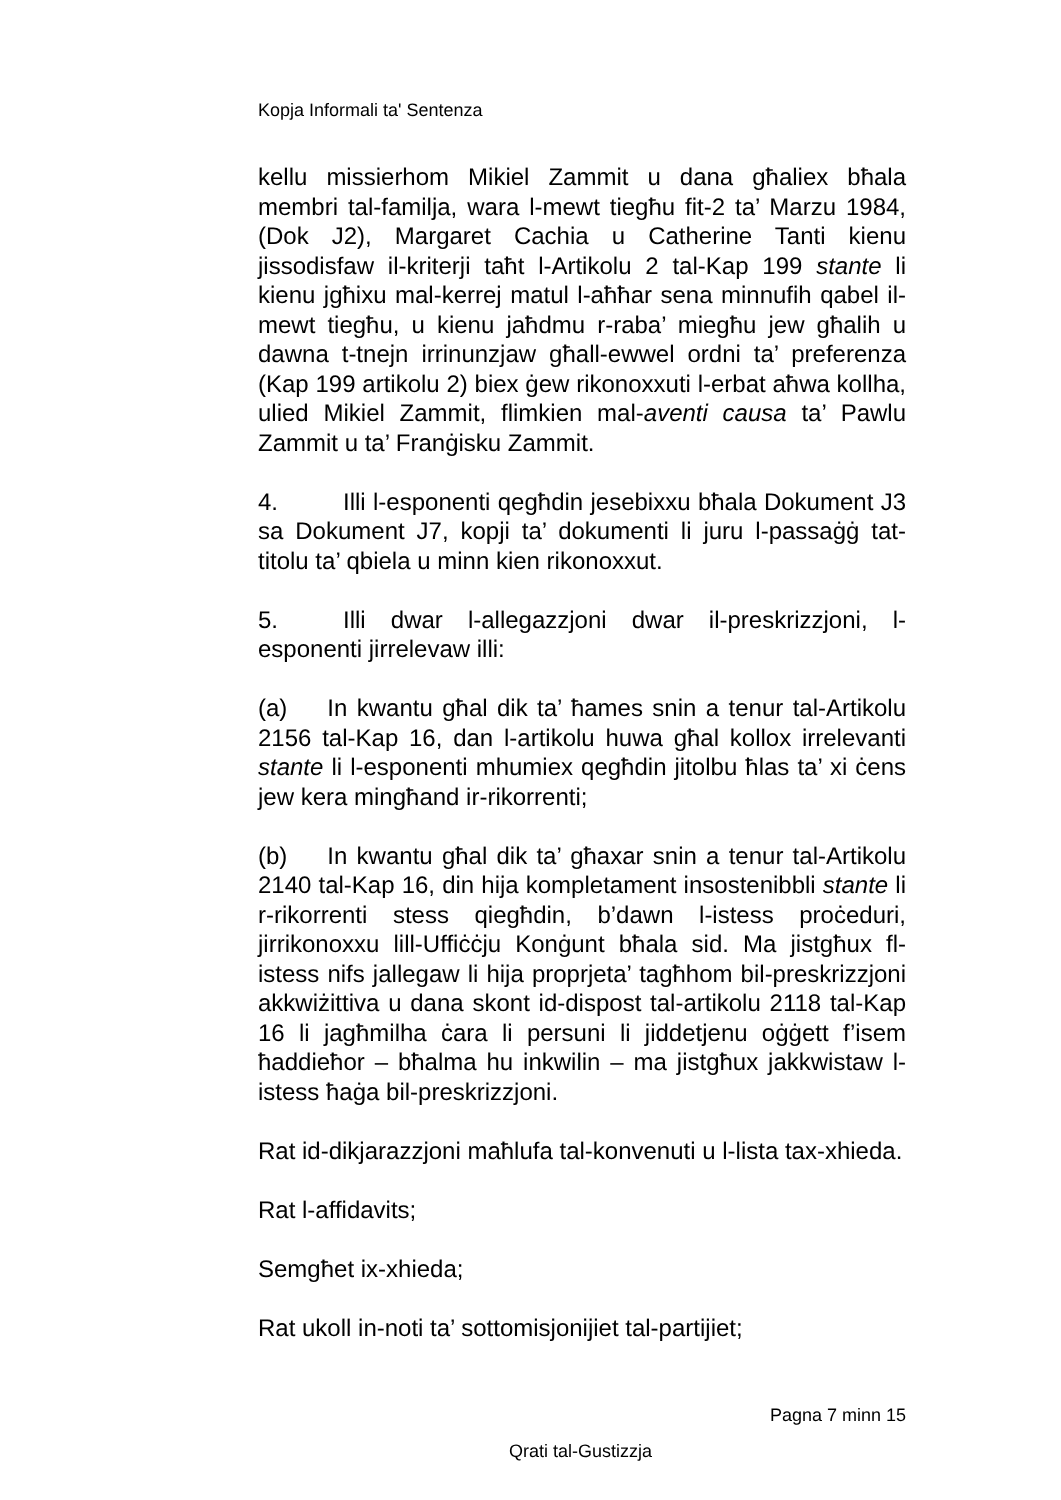Kopja Informali ta' Sentenza
kellu missierhom Mikiel Zammit u dana għaliex bħala membri tal-familja, wara l-mewt tiegħu fit-2 ta’ Marzu 1984, (Dok J2), Margaret Cachia u Catherine Tanti kienu jissodisfaw il-kriterji taħt l-Artikolu 2 tal-Kap 199 stante li kienu jgħixu mal-kerrej matul l-aħħar sena minnufih qabel il-mewt tiegħu, u kienu jaħdmu r-raba’ miegħu jew għalih u dawna t-tnejn irrinunzjaw għall-ewwel ordni ta’ preferenza (Kap 199 artikolu 2) biex ġew rikonoxxuti l-erbat aħwa kollha, ulied Mikiel Zammit, flimkien mal-aventi causa ta’ Pawlu Zammit u ta’ Franġisku Zammit.
4. Illi l-esponenti qegħdin jesebixxu bħala Dokument J3 sa Dokument J7, kopji ta’ dokumenti li juru l-passaġġ tat-titolu ta’ qbiela u minn kien rikonoxxut.
5. Illi dwar l-allegazzjoni dwar il-preskrizzjoni, l-esponenti jirrelevaw illi:
(a) In kwantu għal dik ta’ ħames snin a tenur tal-Artikolu 2156 tal-Kap 16, dan l-artikolu huwa għal kollox irrelevanti stante li l-esponenti mhumiex qegħdin jitolbu ħlas ta’ xi ċens jew kera mingħand ir-rikorrenti;
(b) In kwantu għal dik ta’ għaxar snin a tenur tal-Artikolu 2140 tal-Kap 16, din hija kompletament insostenibbli stante li r-rikorrenti stess qiegħdin, b’dawn l-istess proċeduri, jirrikonoxxu lill-Uffiċċju Konġunt bħala sid. Ma jistgħux fl-istess nifs jallegaw li hija proprjeta’ tagħhom bil-preskrizzjoni akkwiżittiva u dana skont id-dispost tal-artikolu 2118 tal-Kap 16 li jagħmilha ċara li persuni li jiddetjenu oġġett f’isem ħaddieħor – bħalma hu inkwilin – ma jistgħux jakkwistaw l-istess ħaġa bil-preskrizzjoni.
Rat id-dikjarazzjoni maħlufa tal-konvenuti u l-lista tax-xhieda.
Rat l-affidavits;
Semgħet ix-xhieda;
Rat ukoll in-noti ta’ sottomisjonijiet tal-partijiet;
Pagna 7 minn 15
Qrati tal-Gustizzja